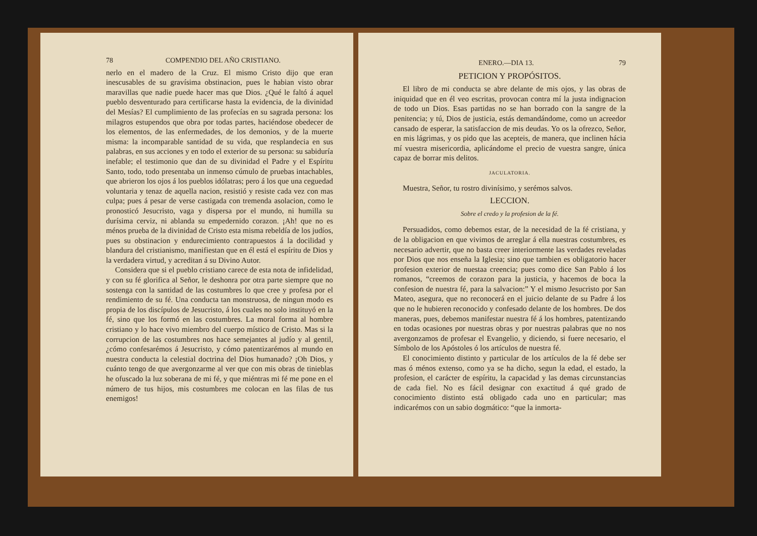78 COMPENDIO DEL AÑO CRISTIANO.
nerlo en el madero de la Cruz. El mismo Cristo dijo que eran inescusables de su gravísima obstinacion, pues le habian visto obrar maravillas que nadie puede hacer mas que Dios. ¿Qué le faltó á aquel pueblo desventurado para certificarse hasta la evidencia, de la divinidad del Mesías? El cumplimiento de las profecías en su sagrada persona: los milagros estupendos que obra por todas partes, haciéndose obedecer de los elementos, de las enfermedades, de los demonios, y de la muerte misma: la incomparable santidad de su vida, que resplandecia en sus palabras, en sus acciones y en todo el exterior de su persona: su sabiduría inefable; el testimonio que dan de su divinidad el Padre y el Espíritu Santo, todo, todo presentaba un inmenso cúmulo de pruebas intachables, que abrieron los ojos á los pueblos idólatras; pero á los que una ceguedad voluntaria y tenaz de aquella nacion, resistió y resiste cada vez con mas culpa; pues á pesar de verse castigada con tremenda asolacion, como le pronosticó Jesucristo, vaga y dispersa por el mundo, ni humilla su durísima cerviz, ni ablanda su empedernido corazon. ¡Ah! que no es ménos prueba de la divinidad de Cristo esta misma rebeldía de los judíos, pues su obstinacion y endurecimiento contrapuestos á la docilidad y blandura del cristianismo, manifiestan que en él está el espíritu de Dios y la verdadera virtud, y acreditan á su Divino Autor.
Considera que si el pueblo cristiano carece de esta nota de infidelidad, y con su fé glorifica al Señor, le deshonra por otra parte siempre que no sostenga con la santidad de las costumbres lo que cree y profesa por el rendimiento de su fé. Una conducta tan monstruosa, de ningun modo es propia de los discípulos de Jesucristo, á los cuales no solo instituyó en la fé, sino que los formó en las costumbres. La moral forma al hombre cristiano y lo hace vivo miembro del cuerpo místico de Cristo. Mas si la corrupcion de las costumbres nos hace semejantes al judío y al gentil, ¿cómo confesarémos á Jesucristo, y cómo patentizarémos al mundo en nuestra conducta la celestial doctrina del Dios humanado? ¡Oh Dios, y cuánto tengo de que avergonzarme al ver que con mis obras de tinieblas he ofuscado la luz soberana de mi fé, y que miéntras mi fé me pone en el número de tus hijos, mis costumbres me colocan en las filas de tus enemigos!
ENERO.—DIA 13. 79
PETICION Y PROPÓSITOS.
El libro de mi conducta se abre delante de mis ojos, y las obras de iniquidad que en él veo escritas, provocan contra mí la justa indignacion de todo un Dios. Esas partidas no se han borrado con la sangre de la penitencia; y tú, Dios de justicia, estás demandándome, como un acreedor cansado de esperar, la satisfaccion de mis deudas. Yo os la ofrezco, Señor, en mis lágrimas, y os pido que las acepteis, de manera, que inclinen hácia mí vuestra misericordia, aplicándome el precio de vuestra sangre, única capaz de borrar mis delitos.
JACULATORIA.
Muestra, Señor, tu rostro divinísimo, y serémos salvos.
LECCION.
Sobre el credo y la profesion de la fé.
Persuadidos, como debemos estar, de la necesidad de la fé cristiana, y de la obligacion en que vivimos de arreglar á ella nuestras costumbres, es necesario advertir, que no basta creer interiormente las verdades reveladas por Dios que nos enseña la Iglesia; sino que tambien es obligatorio hacer profesion exterior de nuestaa creencia; pues como dice San Pablo á los romanos, “creemos de corazon para la justicia, y hacemos de boca la confesion de nuestra fé, para la salvacion:” Y el mismo Jesucristo por San Mateo, asegura, que no reconocerá en el juicio delante de su Padre á los que no le hubieren reconocido y confesado delante de los hombres. De dos maneras, pues, debemos manifestar nuestra fé á los hombres, patentizando en todas ocasiones por nuestras obras y por nuestras palabras que no nos avergonzamos de profesar el Evangelio, y diciendo, si fuere necesario, el Símbolo de los Apóstoles ó los artículos de nuestra fé.
El conocimiento distinto y particular de los artículos de la fé debe ser mas ó ménos extenso, como ya se ha dicho, segun la edad, el estado, la profesion, el carácter de espíritu, la capacidad y las demas circunstancias de cada fiel. No es fácil designar con exactitud á qué grado de conocimiento distinto está obligado cada uno en particular; mas indicarémos con un sabio dogmático: “que la inmorta-